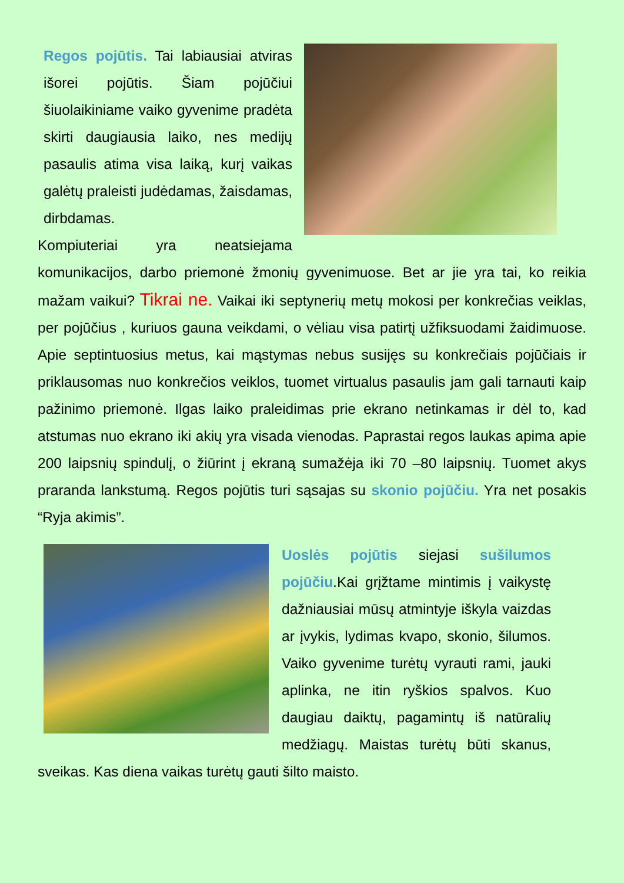Regos pojūtis. Tai labiausiai atviras išorei pojūtis. Šiam pojūčiui šiuolaikiniame vaiko gyvenime pradėta skirti daugiausia laiko, nes medijų pasaulis atima visa laiką, kurį vaikas galėtų praleisti judėdamas, žaisdamas, dirbdamas.
Kompiuteriai yra neatsiejama komunikacijos, darbo priemonė žmonių gyvenimuose. Bet ar jie yra tai, ko reikia mažam vaikui? Tikrai ne. Vaikai iki septynerių metų mokosi per konkrečias veiklas, per pojūčius , kuriuos gauna veikdami, o vėliau visa patirtį užfiksuodami žaidimuose. Apie septintuosius metus, kai mąstymas nebus susijęs su konkrečiais pojūčiais ir priklausomas nuo konkrečios veiklos, tuomet virtualus pasaulis jam gali tarnauti kaip pažinimo priemonė. Ilgas laiko praleidimas prie ekrano netinkamas ir dėl to, kad atstumas nuo ekrano iki akių yra visada vienodas. Paprastai regos laukas apima apie 200 laipsnių spindulį, o žiūrint į ekraną sumažėja iki 70 –80 laipsnių. Tuomet akys praranda lankstumą. Regos pojūtis turi sąsajas su skonio pojūčiu. Yra net posakis “Ryja akimis”.
Uoslės pojūtis siejasi sušilumos pojūčiu.Kai grįžtame mintimis į vaikystę dažniausiai mūsų atmintyje iškyla vaizdas ar įvykis, lydimas kvapo, skonio, šilumos. Vaiko gyvenime turėtų vyrauti rami, jauki aplinka, ne itin ryškios spalvos. Kuo daugiau daiktų, pagamintų iš natūralių medžiagų. Maistas turėtų būti skanus, sveikas. Kas diena vaikas turėtų gauti šilto maisto.